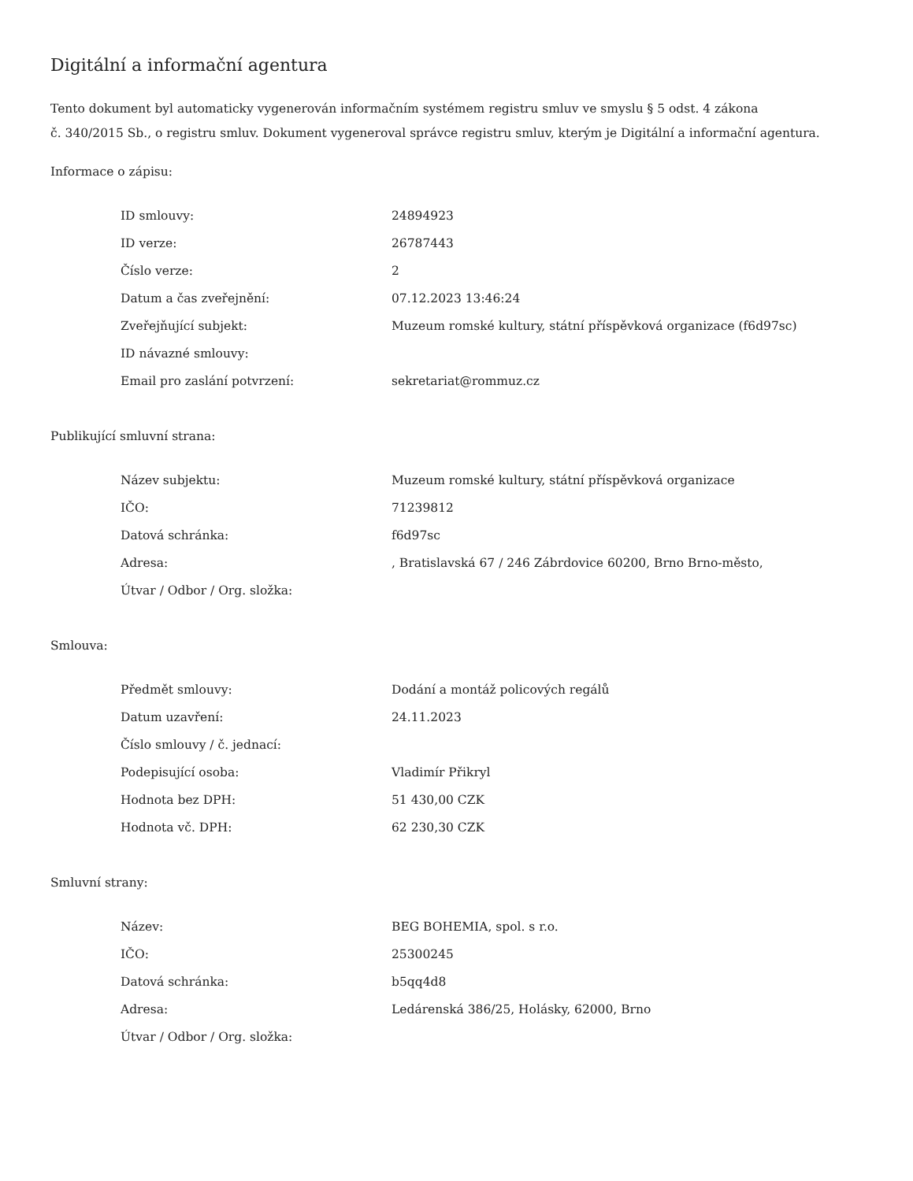Digitální a informační agentura
Tento dokument byl automaticky vygenerován informačním systémem registru smluv ve smyslu § 5 odst. 4 zákona
č. 340/2015 Sb., o registru smluv. Dokument vygeneroval správce registru smluv, kterým je Digitální a informační agentura.
Informace o zápisu:
| ID smlouvy: | 24894923 |
| ID verze: | 26787443 |
| Číslo verze: | 2 |
| Datum a čas zveřejnění: | 07.12.2023 13:46:24 |
| Zveřejňující subjekt: | Muzeum romské kultury, státní příspěvková organizace (f6d97sc) |
| ID návazné smlouvy: | |
| Email pro zaslání potvrzení: | sekretariat@rommuz.cz |
Publikující smluvní strana:
| Název subjektu: | Muzeum romské kultury, státní příspěvková organizace |
| IČO: | 71239812 |
| Datová schránka: | f6d97sc |
| Adresa: | , Bratislavská 67 / 246 Zábrdovice 60200, Brno Brno-město, |
| Útvar / Odbor / Org. složka: | |
Smlouva:
| Předmět smlouvy: | Dodání a montáž policových regálů |
| Datum uzavření: | 24.11.2023 |
| Číslo smlouvy / č. jednací: | |
| Podepisující osoba: | Vladimír Přikryl |
| Hodnota bez DPH: | 51 430,00 CZK |
| Hodnota vč. DPH: | 62 230,30 CZK |
Smluvní strany:
| Název: | BEG BOHEMIA, spol. s r.o. |
| IČO: | 25300245 |
| Datová schránka: | b5qq4d8 |
| Adresa: | Ledárenská 386/25, Holásky, 62000, Brno |
| Útvar / Odbor / Org. složka: | |